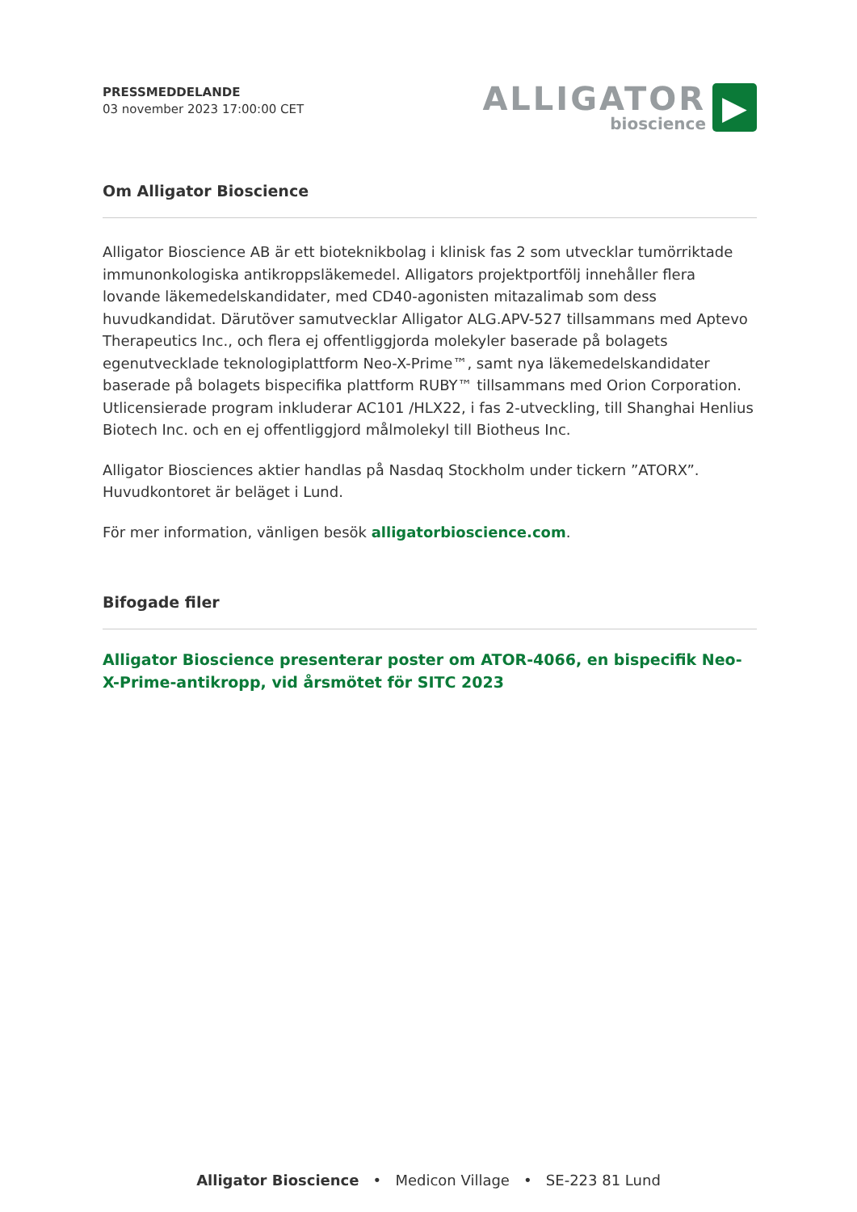PRESSMEDDELANDE
03 november 2023 17:00:00 CET
ALLIGATOR
bioscience
▶
Om Alligator Bioscience
Alligator Bioscience AB är ett bioteknikbolag i klinisk fas 2 som utvecklar tumörriktade immunonkologiska antikroppsläkemedel. Alligators projektportfölj innehåller flera lovande läkemedelskandidater, med CD40-agonisten mitazalimab som dess huvudkandidat. Därutöver samutvecklar Alligator ALG.APV-527 tillsammans med Aptevo Therapeutics Inc., och flera ej offentliggjorda molekyler baserade på bolagets egenutvecklade teknologiplattform Neo-X-Prime™, samt nya läkemedelskandidater baserade på bolagets bispecifika plattform RUBY™ tillsammans med Orion Corporation. Utlicensierade program inkluderar AC101 /HLX22, i fas 2-utveckling, till Shanghai Henlius Biotech Inc. och en ej offentliggjord målmolekyl till Biotheus Inc.
Alligator Biosciences aktier handlas på Nasdaq Stockholm under tickern ”ATORX”. Huvudkontoret är beläget i Lund.
För mer information, vänligen besök alligatorbioscience.com.
Bifogade filer
Alligator Bioscience presenterar poster om ATOR-4066, en bispecifik Neo-X-Prime-antikropp, vid årsmötet för SITC 2023
Alligator Bioscience • Medicon Village • SE-223 81 Lund